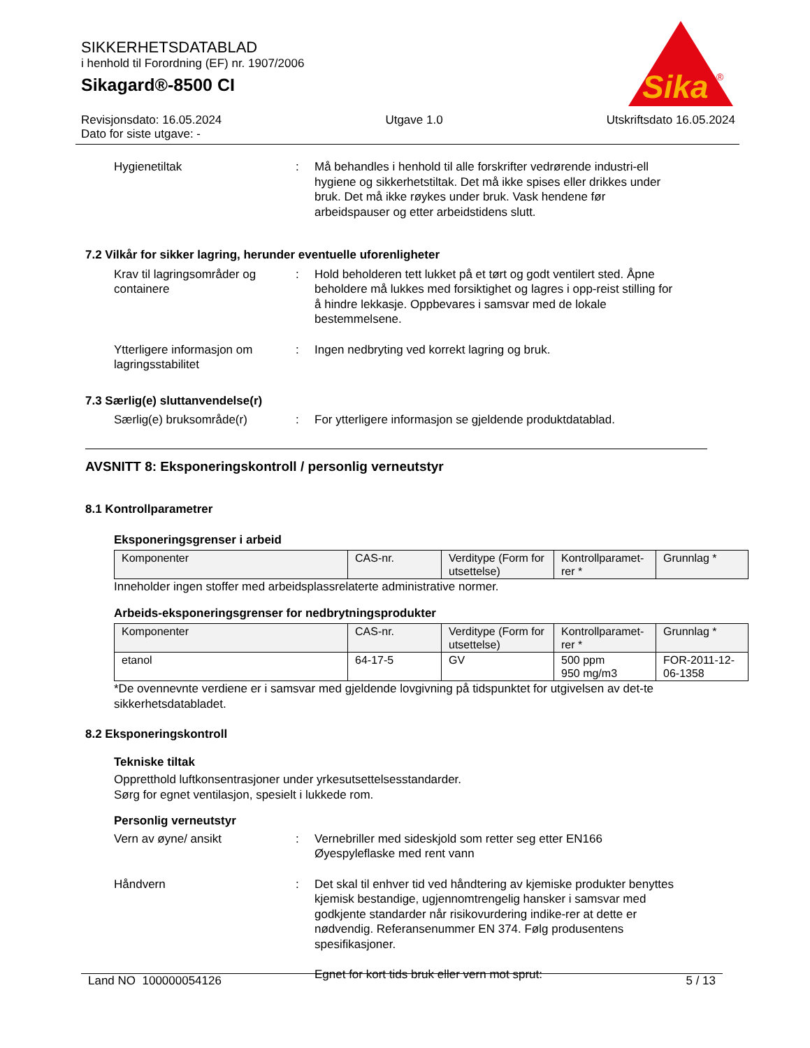SIKKERHETSDATABLAD
i henhold til Forordning (EF) nr. 1907/2006
Sikagard®-8500 CI
Sika
®
Revisjonsdato: 16.05.2024
Dato for siste utgave: -
Utgave 1.0 Utskriftsdato 16.05.2024
Hygienetiltak : Må behandles i henhold til alle forskrifter vedrørende industri-ell hygiene og sikkerhetstiltak. Det må ikke spises eller drikkes under bruk. Det må ikke røykes under bruk. Vask hendene før arbeidspauser og etter arbeidstidens slutt.
7.2 Vilkår for sikker lagring, herunder eventuelle uforenligheter
Krav til lagringsområder og containere
: Hold beholderen tett lukket på et tørt og godt ventilert sted. Åpne beholdere må lukkes med forsiktighet og lagres i opp-reist stilling for å hindre lekkasje. Oppbevares i samsvar med de lokale bestemmelsene.
Ytterligere informasjon om lagringsstabilitet
: Ingen nedbryting ved korrekt lagring og bruk.
7.3 Særlig(e) sluttanvendelse(r)
Særlig(e) bruksområde(r) : For ytterligere informasjon se gjeldende produktdatablad.
AVSNITT 8: Eksponeringskontroll / personlig verneutstyr
8.1 Kontrollparametrer
Eksponeringsgrenser i arbeid
| Komponenter | CAS-nr. | Verditype (Form for utsettelse) | Kontrollparamet-rer * | Grunnlag * |
| --- | --- | --- | --- | --- |
Inneholder ingen stoffer med arbeidsplassrelaterte administrative normer.
Arbeids-eksponeringsgrenser for nedbrytningsprodukter
| Komponenter | CAS-nr. | Verditype (Form for utsettelse) | Kontrollparamet-rer * | Grunnlag * |
| --- | --- | --- | --- | --- |
| etanol | 64-17-5 | GV | 500 ppm 950 mg/m3 | FOR-2011-12-06-1358 |
*De ovennevnte verdiene er i samsvar med gjeldende lovgivning på tidspunktet for utgivelsen av det-te sikkerhetsdatabladet.
8.2 Eksponeringskontroll
Tekniske tiltak
Oppretthold luftkonsentrasjoner under yrkesutsettelsesstandarder.
Sørg for egnet ventilasjon, spesielt i lukkede rom.
Personlig verneutstyr
Vern av øyne/ ansikt : Vernebriller med sideskjold som retter seg etter EN166
Øyespyleflaske med rent vann
Håndvern : Det skal til enhver tid ved håndtering av kjemiske produkter benyttes kjemisk bestandige, ugjennomtrengelig hansker i samsvar med godkjente standarder når risikovurdering indike-rer at dette er nødvendig. Referansenummer EN 374. Følg produsentens spesifikasjoner.
Egnet for kort tids bruk eller vern mot sprut:
Land NO 100000054126 5 / 13